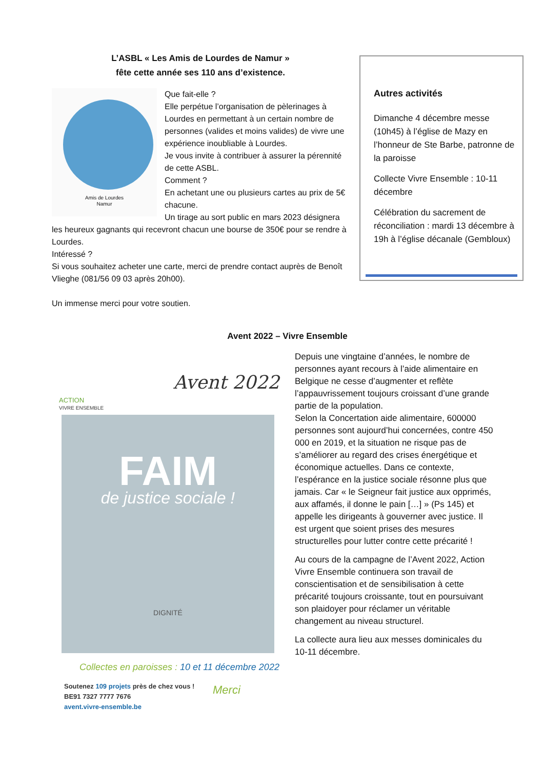L’ASBL « Les Amis de Lourdes de Namur »
fête cette année ses 110 ans d’existence.
Amis de Lourdes
Namur
Que fait-elle ?
Elle perpétue l’organisation de pèlerinages à Lourdes en permettant à un certain nombre de personnes (valides et moins valides) de vivre une expérience inoubliable à Lourdes.
Je vous invite à contribuer à assurer la pérennité de cette ASBL.
Comment ?
En achetant une ou plusieurs cartes au prix de 5€ chacune.
Un tirage au sort public en mars 2023 désignera les heureux gagnants qui recevront chacun une bourse de 350€ pour se rendre à Lourdes.
Intéressé ?
Si vous souhaitez acheter une carte, merci de prendre contact auprès de Benoît Vlieghe (081/56 09 03 après 20h00).
Un immense merci pour votre soutien.
Autres activités
Dimanche 4 décembre messe (10h45) à l’église de Mazy en l’honneur de Ste Barbe, patronne de la paroisse
Collecte Vivre Ensemble : 10-11 décembre
Célébration du sacrement de réconciliation : mardi 13 décembre à 19h à l’église décanale (Gembloux)
Avent 2022 – Vivre Ensemble
ACTION
VIVRE ENSEMBLE
Avent 2022
FAIM
de justice sociale !
DIGNITÉ
Collectes en paroisses : 10 et 11 décembre 2022
Soutenez 109 projets près de chez vous !
BE91 7327 7777 7676
avent.vivre-ensemble.be
Merci
Depuis une vingtaine d’années, le nombre de personnes ayant recours à l’aide alimentaire en Belgique ne cesse d’augmenter et reflète l’appauvrissement toujours croissant d’une grande partie de la population.
Selon la Concertation aide alimentaire, 600000 personnes sont aujourd’hui concernées, contre 450 000 en 2019, et la situation ne risque pas de s’améliorer au regard des crises énergétique et économique actuelles. Dans ce contexte, l’espérance en la justice sociale résonne plus que jamais. Car « le Seigneur fait justice aux opprimés, aux affamés, il donne le pain […] » (Ps 145) et appelle les dirigeants à gouverner avec justice. Il est urgent que soient prises des mesures structurelles pour lutter contre cette précarité !
Au cours de la campagne de l’Avent 2022, Action Vivre Ensemble continuera son travail de conscientisation et de sensibilisation à cette précarité toujours croissante, tout en poursuivant son plaidoyer pour réclamer un véritable changement au niveau structurel.
La collecte aura lieu aux messes dominicales du 10-11 décembre.